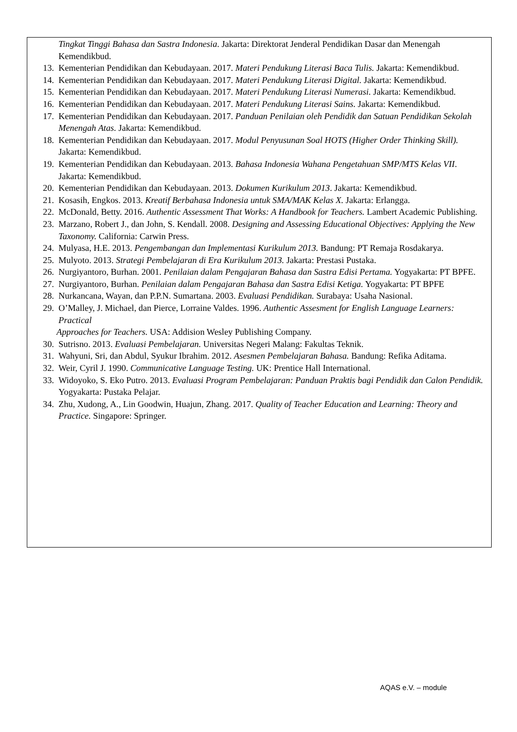Tingkat Tinggi Bahasa dan Sastra Indonesia. Jakarta: Direktorat Jenderal Pendidikan Dasar dan Menengah Kemendikbud.
13. Kementerian Pendidikan dan Kebudayaan. 2017. Materi Pendukung Literasi Baca Tulis. Jakarta: Kemendikbud.
14. Kementerian Pendidikan dan Kebudayaan. 2017. Materi Pendukung Literasi Digital. Jakarta: Kemendikbud.
15. Kementerian Pendidikan dan Kebudayaan. 2017. Materi Pendukung Literasi Numerasi. Jakarta: Kemendikbud.
16. Kementerian Pendidikan dan Kebudayaan. 2017. Materi Pendukung Literasi Sains. Jakarta: Kemendikbud.
17. Kementerian Pendidikan dan Kebudayaan. 2017. Panduan Penilaian oleh Pendidik dan Satuan Pendidikan Sekolah Menengah Atas. Jakarta: Kemendikbud.
18. Kementerian Pendidikan dan Kebudayaan. 2017. Modul Penyusunan Soal HOTS (Higher Order Thinking Skill). Jakarta: Kemendikbud.
19. Kementerian Pendidikan dan Kebudayaan. 2013. Bahasa Indonesia Wahana Pengetahuan SMP/MTS Kelas VII. Jakarta: Kemendikbud.
20. Kementerian Pendidikan dan Kebudayaan. 2013. Dokumen Kurikulum 2013. Jakarta: Kemendikbud.
21. Kosasih, Engkos. 2013. Kreatif Berbahasa Indonesia untuk SMA/MAK Kelas X. Jakarta: Erlangga.
22. McDonald, Betty. 2016. Authentic Assessment That Works: A Handbook for Teachers. Lambert Academic Publishing.
23. Marzano, Robert J., dan John, S. Kendall. 2008. Designing and Assessing Educational Objectives: Applying the New Taxonomy. California: Carwin Press.
24. Mulyasa, H.E. 2013. Pengembangan dan Implementasi Kurikulum 2013. Bandung: PT Remaja Rosdakarya.
25. Mulyoto. 2013. Strategi Pembelajaran di Era Kurikulum 2013. Jakarta: Prestasi Pustaka.
26. Nurgiyantoro, Burhan. 2001. Penilaian dalam Pengajaran Bahasa dan Sastra Edisi Pertama. Yogyakarta: PT BPFE.
27. Nurgiyantoro, Burhan. Penilaian dalam Pengajaran Bahasa dan Sastra Edisi Ketiga. Yogyakarta: PT BPFE
28. Nurkancana, Wayan, dan P.P.N. Sumartana. 2003. Evaluasi Pendidikan. Surabaya: Usaha Nasional.
29. O’Malley, J. Michael, dan Pierce, Lorraine Valdes. 1996. Authentic Assesment for English Language Learners: Practical
Approaches for Teachers. USA: Addision Wesley Publishing Company.
30. Sutrisno. 2013. Evaluasi Pembelajaran. Universitas Negeri Malang: Fakultas Teknik.
31. Wahyuni, Sri, dan Abdul, Syukur Ibrahim. 2012. Asesmen Pembelajaran Bahasa. Bandung: Refika Aditama.
32. Weir, Cyril J. 1990. Communicative Language Testing. UK: Prentice Hall International.
33. Widoyoko, S. Eko Putro. 2013. Evaluasi Program Pembelajaran: Panduan Praktis bagi Pendidik dan Calon Pendidik. Yogyakarta: Pustaka Pelajar.
34. Zhu, Xudong, A., Lin Goodwin, Huajun, Zhang. 2017. Quality of Teacher Education and Learning: Theory and Practice. Singapore: Springer.
AQAS e.V. – module